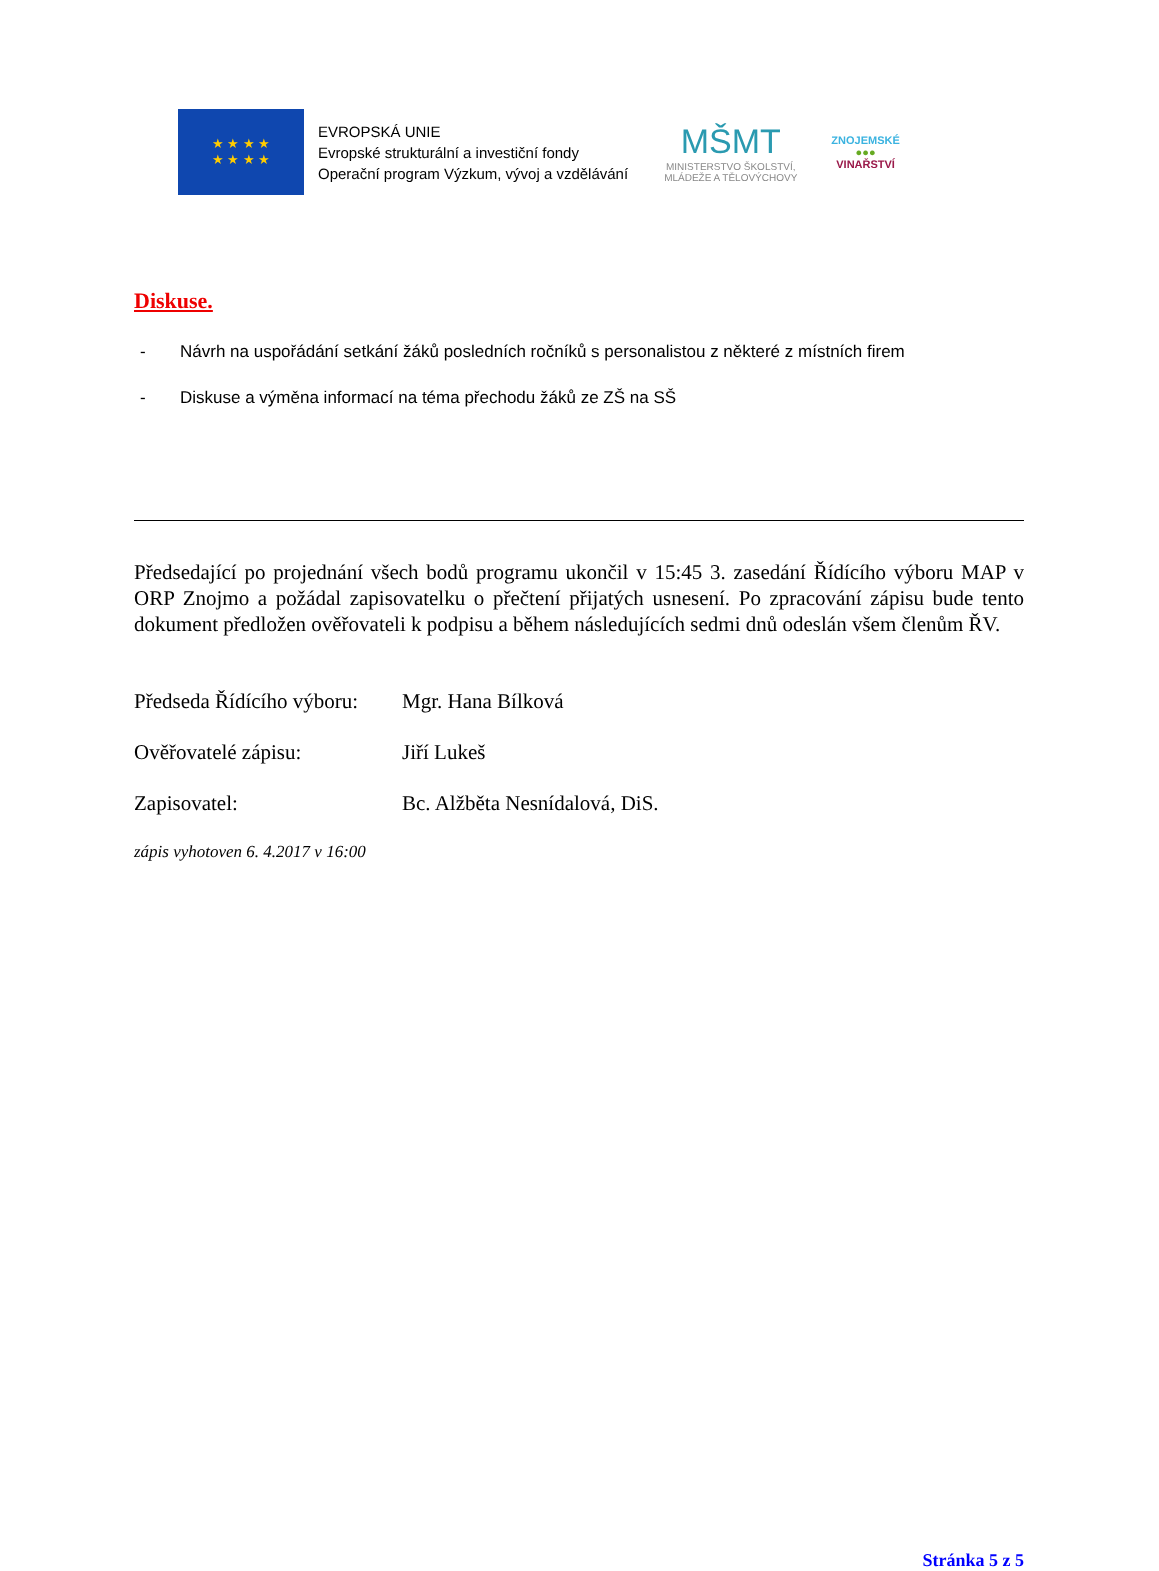★ ★ ★ ★
★ ★ ★ ★
EVROPSKÁ UNIE
Evropské strukturální a investiční fondy
Operační program Výzkum, vývoj a vzdělávání
MŠMT
MINISTERSTVO ŠKOLSTVÍ,
MLÁDEŽE A TĚLOVÝCHOVY
ZNOJEMSKÉ
●●●
VINAŘSTVÍ
Diskuse.
- Návrh na uspořádání setkání žáků posledních ročníků s personalistou z některé z místních firem
- Diskuse a výměna informací na téma přechodu žáků ze ZŠ na SŠ
Předsedající po projednání všech bodů programu ukončil v 15:45 3. zasedání Řídícího výboru MAP v ORP Znojmo a požádal zapisovatelku o přečtení přijatých usnesení. Po zpracování zápisu bude tento dokument předložen ověřovateli k podpisu a během následujících sedmi dnů odeslán všem členům ŘV.
Předseda Řídícího výboru:
Mgr. Hana Bílková
Ověřovatelé zápisu: Jiří Lukeš
Zapisovatel: Bc. Alžběta Nesnídalová, DiS.
zápis vyhotoven 6. 4.2017 v 16:00
Stránka 5 z 5